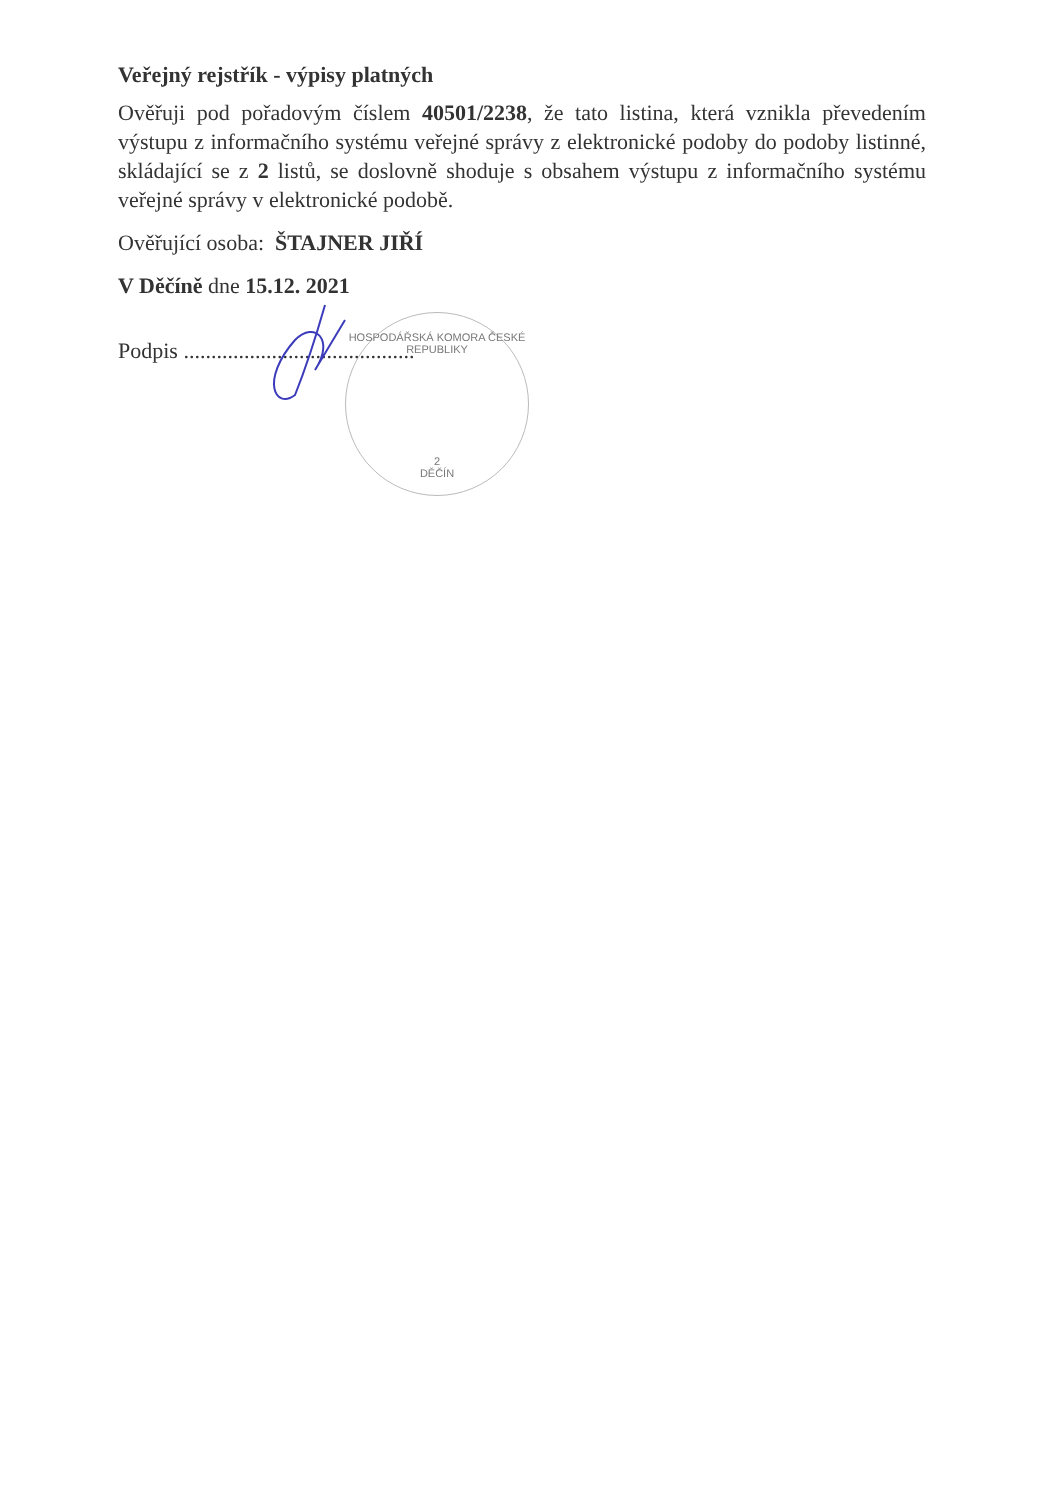Veřejný rejstřík - výpisy platných
Ověřuji pod pořadovým číslem 40501/2238, že tato listina, která vznikla převedením výstupu z informačního systému veřejné správy z elektronické podoby do podoby listinné, skládající se z 2 listů, se doslovně shoduje s obsahem výstupu z informačního systému veřejné správy v elektronické podobě.
Ověřující osoba: ŠTAJNER JIŘÍ
V Děčíně dne 15.12. 2021
Podpis ..........................................
HOSPODÁŘSKÁ KOMORA ČESKÉ REPUBLIKY
2
DĚČÍN